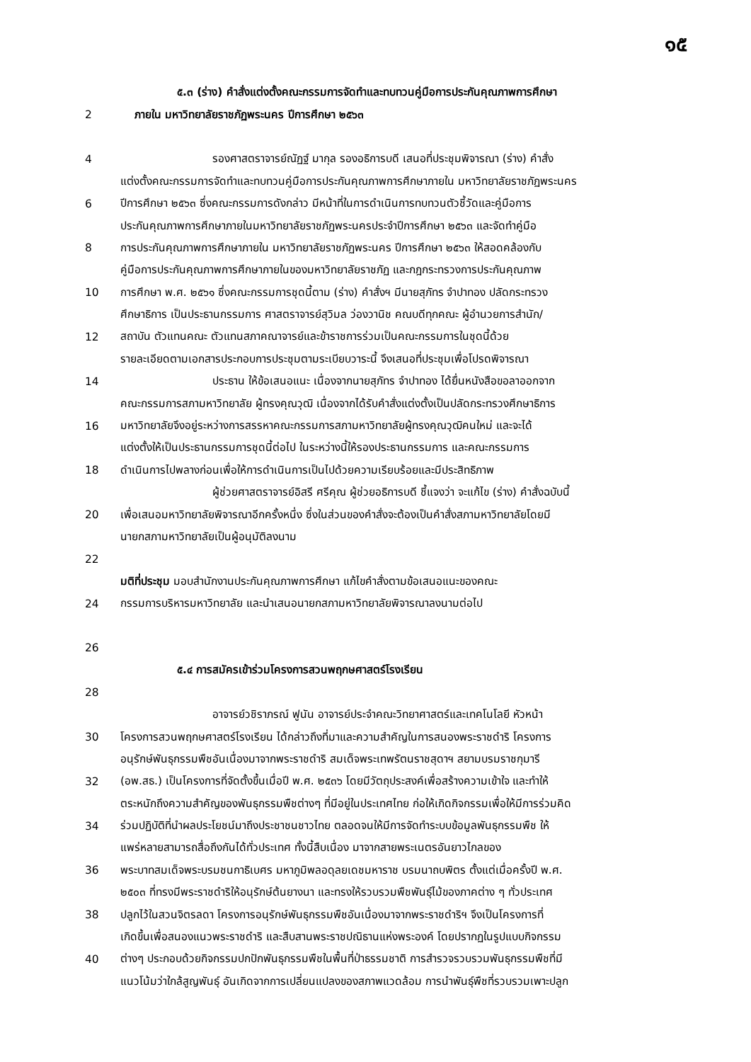๑๕
๕.๓ (ร่าง) คำสั่งแต่งตั้งคณะกรรมการจัดทำและทบทวนคู่มือการประกันคุณภาพการศึกษา
2 ภายใน มหาวิทยาลัยราชภัฏพระนคร ปีการศึกษา ๒๕๖๓
4 รองศาสตราจารย์ณัฏฐ์ มากุล รองอธิการบดี เสนอที่ประชุมพิจารณา (ร่าง) คำสั่ง
แต่งตั้งคณะกรรมการจัดทำและทบทวนคู่มือการประกันคุณภาพการศึกษาภายใน มหาวิทยาลัยราชภัฏพระนคร
6 ปีการศึกษา ๒๕๖๓ ซึ่งคณะกรรมการดังกล่าว มีหน้าที่ในการดำเนินการทบทวนตัวชี้วัดและคู่มือการ
ประกันคุณภาพการศึกษาภายในมหาวิทยาลัยราชภัฏพระนครประจำปีการศึกษา ๒๕๖๓ และจัดทำคู่มือ
8 การประกันคุณภาพการศึกษาภายใน มหาวิทยาลัยราชภัฏพระนคร ปีการศึกษา ๒๕๖๓ ให้สอดคล้องกับ
คู่มือการประกันคุณภาพการศึกษาภายในของมหาวิทยาลัยราชภัฏ และกฎกระทรวงการประกันคุณภาพ
10 การศึกษา พ.ศ. ๒๕๖๑ ซึ่งคณะกรรมการชุดนี้ตาม (ร่าง) คำสั่งฯ มีนายสุภัทร จำปาทอง ปลัดกระทรวง
ศึกษาธิการ เป็นประธานกรรมการ ศาสตราจารย์สุวิมล ว่องวานิช คณบดีทุกคณะ ผู้อำนวยการสำนัก/
12 สถาบัน ตัวแทนคณะ ตัวแทนสภาคณาจารย์และข้าราชการร่วมเป็นคณะกรรมการในชุดนี้ด้วย
รายละเอียดตามเอกสารประกอบการประชุมตามระเบียบวาระนี้ จึงเสนอที่ประชุมเพื่อโปรดพิจารณา
14 ประธาน ให้ข้อเสนอแนะ เนื่องจากนายสุภัทร จำปาทอง ได้ยื่นหนังสือขอลาออกจาก
คณะกรรมการสภามหาวิทยาลัย ผู้ทรงคุณวุฒิ เนื่องจากได้รับคำสั่งแต่งตั้งเป็นปลัดกระทรวงศึกษาธิการ
16 มหาวิทยาลัยจึงอยู่ระหว่างการสรรหาคณะกรรมการสภามหาวิทยาลัยผู้ทรงคุณวุฒิคนใหม่ และจะได้
แต่งตั้งให้เป็นประธานกรรมการชุดนี้ต่อไป ในระหว่างนี้ให้รองประธานกรรมการ และคณะกรรมการ
18 ดำเนินการไปพลางก่อนเพื่อให้การดำเนินการเป็นไปด้วยความเรียบร้อยและมีประสิทธิภาพ
ผู้ช่วยศาสตราจารย์อิสรี ศรีคุณ ผู้ช่วยอธิการบดี ชี้แจงว่า จะแก้ไข (ร่าง) คำสั่งฉบับนี้
20 เพื่อเสนอมหาวิทยาลัยพิจารณาอีกครั้งหนึ่ง ซึ่งในส่วนของคำสั่งจะต้องเป็นคำสั่งสภามหาวิทยาลัยโดยมี
นายกสภามหาวิทยาลัยเป็นผู้อนุมัติลงนาม
22
มติที่ประชุม มอบสำนักงานประกันคุณภาพการศึกษา แก้ไขคำสั่งตามข้อเสนอแนะของคณะ
24 กรรมการบริหารมหาวิทยาลัย และนำเสนอนายกสภามหาวิทยาลัยพิจารณาลงนามต่อไป
26
๕.๔ การสมัครเข้าร่วมโครงการสวนพฤกษศาสตร์โรงเรียน
28
อาจารย์วชิราภรณ์ ฟูนัน อาจารย์ประจำคณะวิทยาศาสตร์และเทคโนโลยี หัวหน้า
30 โครงการสวนพฤกษศาสตร์โรงเรียน ได้กล่าวถึงที่มาและความสำคัญในการสนองพระราชดำริ โครงการ
อนุรักษ์พันธุกรรมพืชอันเนื่องมาจากพระราชดำริ สมเด็จพระเทพรัตนราชสุดาฯ สยามบรมราชกุมารี
32 (อพ.สธ.) เป็นโครงการที่จัดตั้งขึ้นเมื่อปี พ.ศ. ๒๕๓๖ โดยมีวัตถุประสงค์เพื่อสร้างความเข้าใจ และทำให้
ตระหนักถึงความสำคัญของพันธุกรรมพืชต่างๆ ที่มีอยู่ในประเทศไทย ก่อให้เกิดกิจกรรมเพื่อให้มีการร่วมคิด
34 ร่วมปฏิบัติที่นำผลประโยชน์มาถึงประชาชนชาวไทย ตลอดจนให้มีการจัดทำระบบข้อมูลพันธุกรรมพืช ให้
แพร่หลายสามารถสื่อถึงกันได้ทั่วประเทศ ทั้งนี้สืบเนื่อง มาจากสายพระเนตรอันยาวไกลของ
36 พระบาทสมเด็จพระบรมชนกาธิเบศร มหาภูมิพลอดุลยเดชมหาราช บรมนาถบพิตร ตั้งแต่เมื่อครั้งปี พ.ศ.
๒๕๐๓ ที่ทรงมีพระราชดำริให้อนุรักษ์ต้นยางนา และทรงให้รวบรวมพืชพันธุ์ไม้ของภาคต่าง ๆ ทั่วประเทศ
38 ปลูกไว้ในสวนจิตรลดา โครงการอนุรักษ์พันธุกรรมพืชอันเนื่องมาจากพระราชดำริฯ จึงเป็นโครงการที่
เกิดขึ้นเพื่อสนองแนวพระราชดำริ และสืบสานพระราชปณิธานแห่งพระองค์ โดยปรากฏในรูปแบบกิจกรรม
40 ต่างๆ ประกอบด้วยกิจกรรมปกปักพันธุกรรมพืชในพื้นที่ป่าธรรมชาติ การสำรวจรวบรวมพันธุกรรมพืชที่มี
แนวโน้มว่าใกล้สูญพันธุ์ อันเกิดจากการเปลี่ยนแปลงของสภาพแวดล้อม การนำพันธุ์พืชที่รวบรวมเพาะปลูก